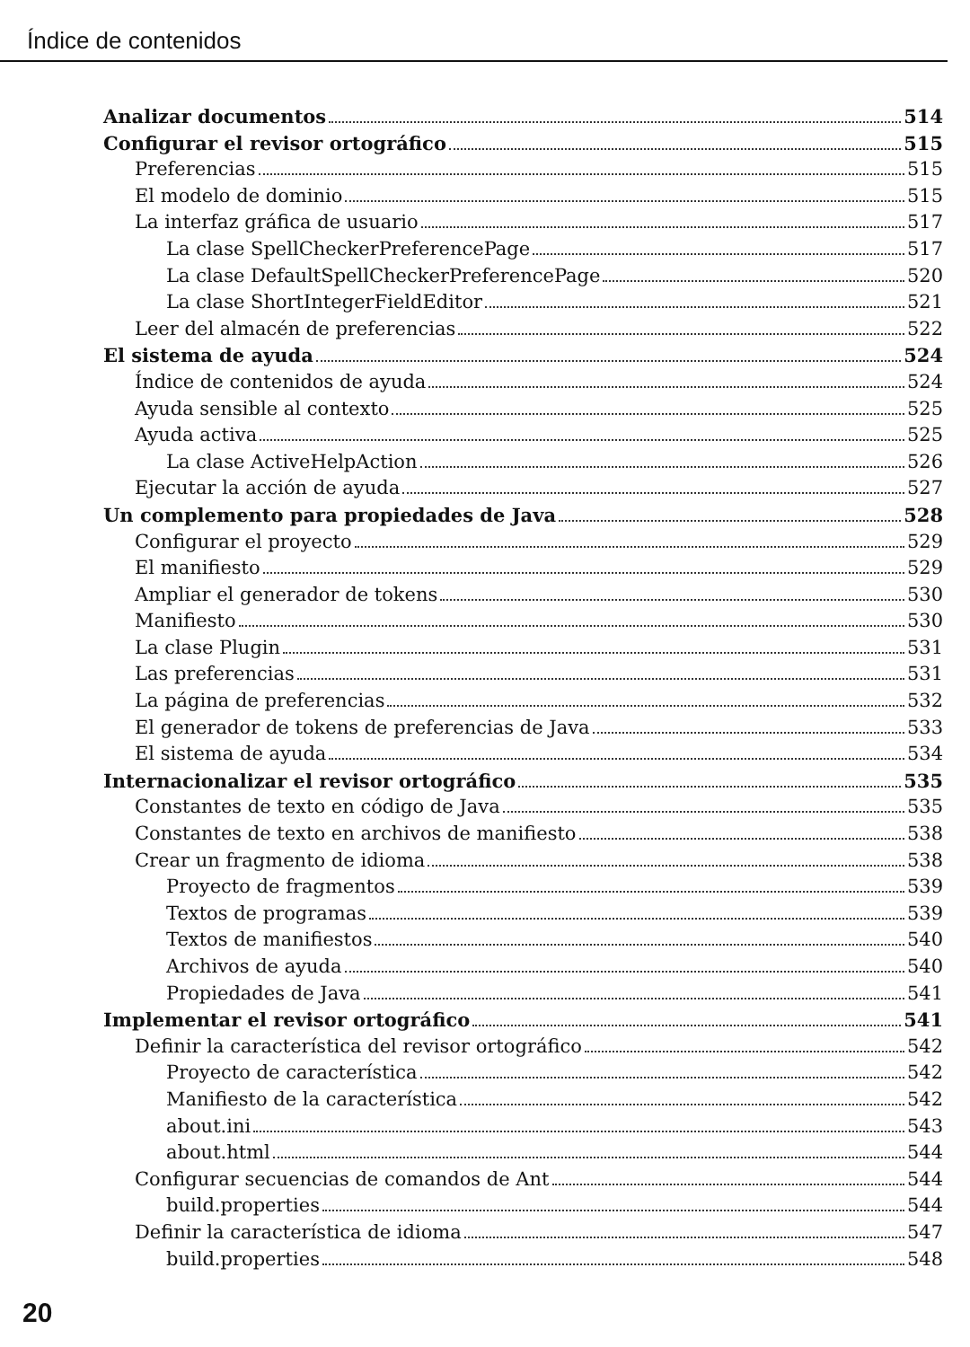Índice de contenidos
Analizar documentos 514
Configurar el revisor ortográfico 515
Preferencias 515
El modelo de dominio 515
La interfaz gráfica de usuario 517
La clase SpellCheckerPreferencePage 517
La clase DefaultSpellCheckerPreferencePage 520
La clase ShortIntegerFieldEditor 521
Leer del almacén de preferencias 522
El sistema de ayuda 524
Índice de contenidos de ayuda 524
Ayuda sensible al contexto 525
Ayuda activa 525
La clase ActiveHelpAction 526
Ejecutar la acción de ayuda 527
Un complemento para propiedades de Java 528
Configurar el proyecto 529
El manifiesto 529
Ampliar el generador de tokens 530
Manifiesto 530
La clase Plugin 531
Las preferencias 531
La página de preferencias 532
El generador de tokens de preferencias de Java 533
El sistema de ayuda 534
Internacionalizar el revisor ortográfico 535
Constantes de texto en código de Java 535
Constantes de texto en archivos de manifiesto 538
Crear un fragmento de idioma 538
Proyecto de fragmentos 539
Textos de programas 539
Textos de manifiestos 540
Archivos de ayuda 540
Propiedades de Java 541
Implementar el revisor ortográfico 541
Definir la característica del revisor ortográfico 542
Proyecto de característica 542
Manifiesto de la característica 542
about.ini 543
about.html 544
Configurar secuencias de comandos de Ant 544
build.properties 544
Definir la característica de idioma 547
build.properties 548
20